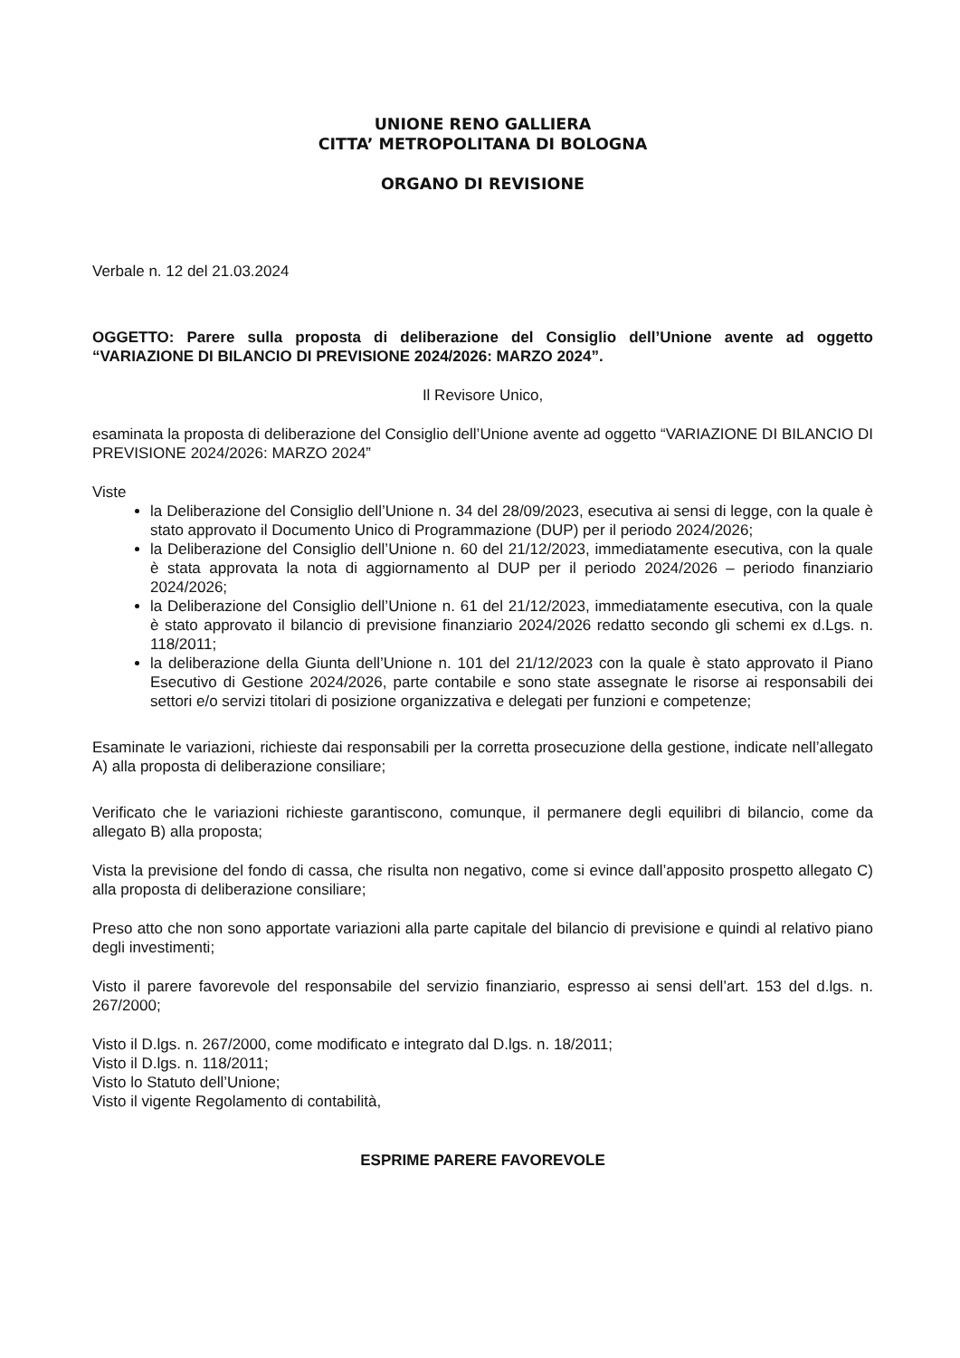UNIONE RENO GALLIERA
CITTA’ METROPOLITANA DI BOLOGNA
ORGANO DI REVISIONE
Verbale n. 12 del 21.03.2024
OGGETTO: Parere sulla proposta di deliberazione del Consiglio dell’Unione avente ad oggetto “VARIAZIONE DI BILANCIO DI PREVISIONE 2024/2026: MARZO 2024”.
Il Revisore Unico,
esaminata la proposta di deliberazione del Consiglio dell’Unione avente ad oggetto “VARIAZIONE DI BILANCIO DI PREVISIONE 2024/2026: MARZO 2024”
Viste
la Deliberazione del Consiglio dell’Unione n. 34 del 28/09/2023, esecutiva ai sensi di legge, con la quale è stato approvato il Documento Unico di Programmazione (DUP) per il periodo 2024/2026;
la Deliberazione del Consiglio dell’Unione n. 60 del 21/12/2023, immediatamente esecutiva, con la quale è stata approvata la nota di aggiornamento al DUP per il periodo 2024/2026 – periodo finanziario 2024/2026;
la Deliberazione del Consiglio dell’Unione n. 61 del 21/12/2023, immediatamente esecutiva, con la quale è stato approvato il bilancio di previsione finanziario 2024/2026 redatto secondo gli schemi ex d.Lgs. n. 118/2011;
la deliberazione della Giunta dell’Unione n. 101 del 21/12/2023 con la quale è stato approvato il Piano Esecutivo di Gestione 2024/2026, parte contabile e sono state assegnate le risorse ai responsabili dei settori e/o servizi titolari di posizione organizzativa e delegati per funzioni e competenze;
Esaminate le variazioni, richieste dai responsabili per la corretta prosecuzione della gestione, indicate nell’allegato A) alla proposta di deliberazione consiliare;
Verificato che le variazioni richieste garantiscono, comunque, il permanere degli equilibri di bilancio, come da allegato B) alla proposta;
Vista la previsione del fondo di cassa, che risulta non negativo, come si evince dall’apposito prospetto allegato C) alla proposta di deliberazione consiliare;
Preso atto che non sono apportate variazioni alla parte capitale del bilancio di previsione e quindi al relativo piano degli investimenti;
Visto il parere favorevole del responsabile del servizio finanziario, espresso ai sensi dell’art. 153 del d.lgs. n. 267/2000;
Visto il D.lgs. n. 267/2000, come modificato e integrato dal D.lgs. n. 18/2011;
Visto il D.lgs. n. 118/2011;
Visto lo Statuto dell’Unione;
Visto il vigente Regolamento di contabilità,
ESPRIME PARERE FAVOREVOLE